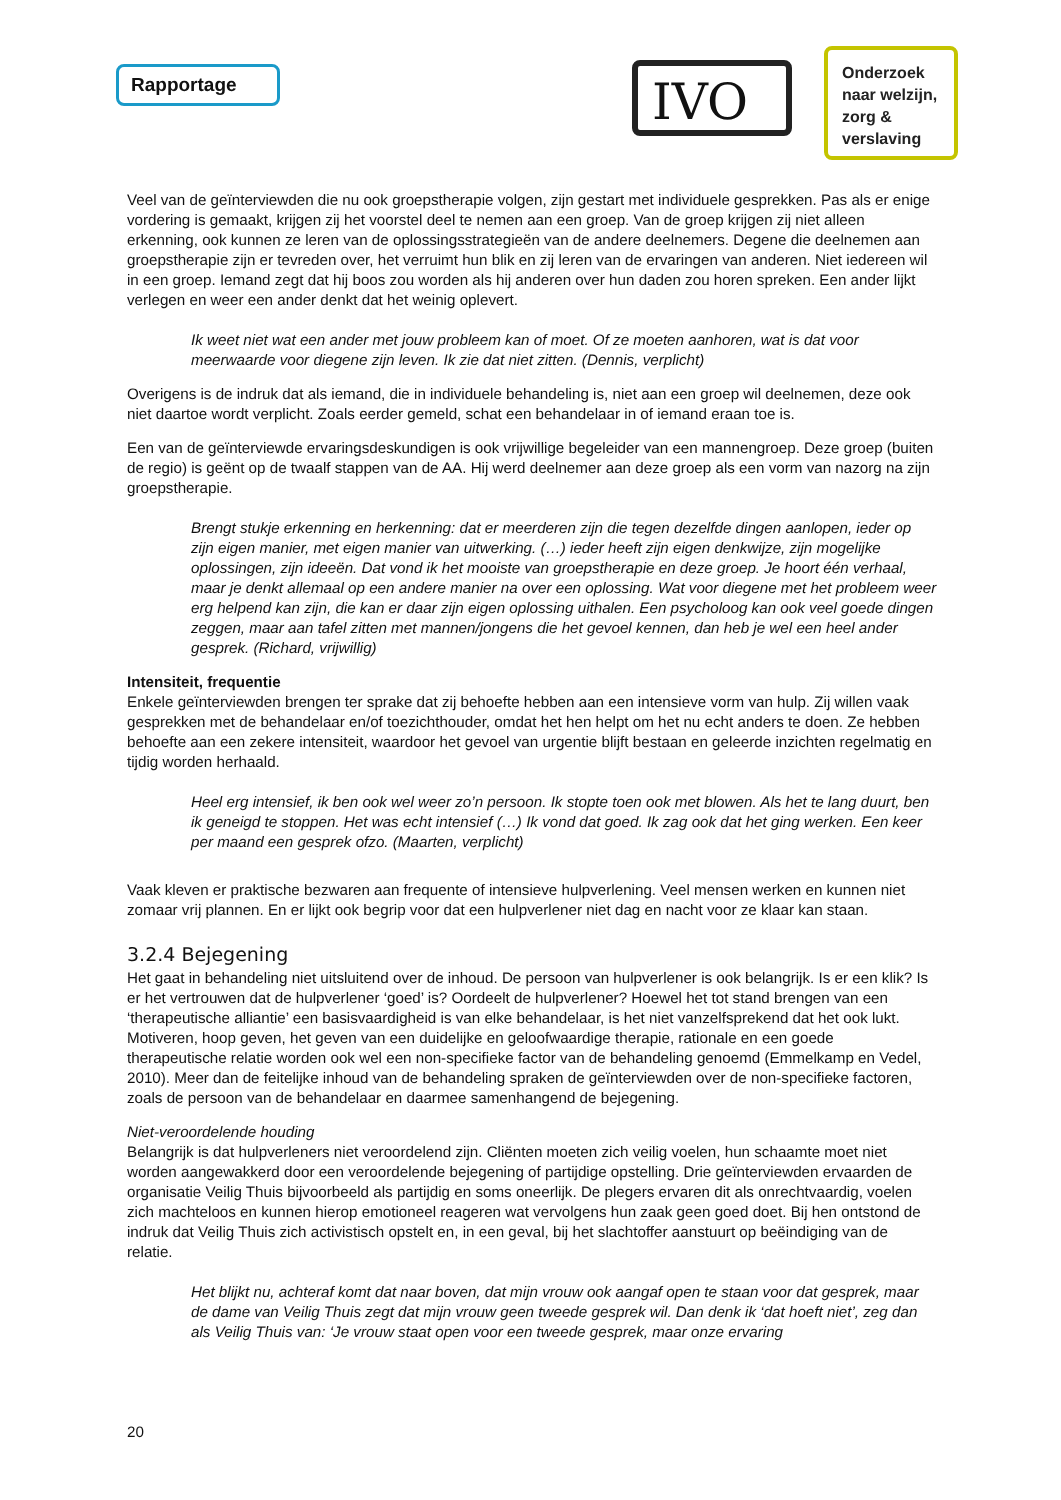Rapportage IVO
Onderzoek
naar welzijn,
zorg &
verslaving
Veel van de geïnterviewden die nu ook groepstherapie volgen, zijn gestart met individuele gesprekken. Pas als er enige vordering is gemaakt, krijgen zij het voorstel deel te nemen aan een groep. Van de groep krijgen zij niet alleen erkenning, ook kunnen ze leren van de oplossingsstrategieën van de andere deelnemers. Degene die deelnemen aan groepstherapie zijn er tevreden over, het verruimt hun blik en zij leren van de ervaringen van anderen. Niet iedereen wil in een groep. Iemand zegt dat hij boos zou worden als hij anderen over hun daden zou horen spreken. Een ander lijkt verlegen en weer een ander denkt dat het weinig oplevert.
Ik weet niet wat een ander met jouw probleem kan of moet. Of ze moeten aanhoren, wat is dat voor meerwaarde voor diegene zijn leven. Ik zie dat niet zitten. (Dennis, verplicht)
Overigens is de indruk dat als iemand, die in individuele behandeling is, niet aan een groep wil deelnemen, deze ook niet daartoe wordt verplicht. Zoals eerder gemeld, schat een behandelaar in of iemand eraan toe is.
Een van de geïnterviewde ervaringsdeskundigen is ook vrijwillige begeleider van een mannengroep. Deze groep (buiten de regio) is geënt op de twaalf stappen van de AA. Hij werd deelnemer aan deze groep als een vorm van nazorg na zijn groepstherapie.
Brengt stukje erkenning en herkenning: dat er meerderen zijn die tegen dezelfde dingen aanlopen, ieder op zijn eigen manier, met eigen manier van uitwerking. (…) ieder heeft zijn eigen denkwijze, zijn mogelijke oplossingen, zijn ideeën. Dat vond ik het mooiste van groepstherapie en deze groep. Je hoort één verhaal, maar je denkt allemaal op een andere manier na over een oplossing. Wat voor diegene met het probleem weer erg helpend kan zijn, die kan er daar zijn eigen oplossing uithalen. Een psycholoog kan ook veel goede dingen zeggen, maar aan tafel zitten met mannen/jongens die het gevoel kennen, dan heb je wel een heel ander gesprek. (Richard, vrijwillig)
Intensiteit, frequentie
Enkele geïnterviewden brengen ter sprake dat zij behoefte hebben aan een intensieve vorm van hulp. Zij willen vaak gesprekken met de behandelaar en/of toezichthouder, omdat het hen helpt om het nu echt anders te doen. Ze hebben behoefte aan een zekere intensiteit, waardoor het gevoel van urgentie blijft bestaan en geleerde inzichten regelmatig en tijdig worden herhaald.
Heel erg intensief, ik ben ook wel weer zo’n persoon. Ik stopte toen ook met blowen. Als het te lang duurt, ben ik geneigd te stoppen. Het was echt intensief (…) Ik vond dat goed. Ik zag ook dat het ging werken. Een keer per maand een gesprek ofzo. (Maarten, verplicht)
Vaak kleven er praktische bezwaren aan frequente of intensieve hulpverlening. Veel mensen werken en kunnen niet zomaar vrij plannen. En er lijkt ook begrip voor dat een hulpverlener niet dag en nacht voor ze klaar kan staan.
3.2.4 Bejegening
Het gaat in behandeling niet uitsluitend over de inhoud. De persoon van hulpverlener is ook belangrijk. Is er een klik? Is er het vertrouwen dat de hulpverlener ‘goed’ is? Oordeelt de hulpverlener? Hoewel het tot stand brengen van een ‘therapeutische alliantie’ een basisvaardigheid is van elke behandelaar, is het niet vanzelfsprekend dat het ook lukt. Motiveren, hoop geven, het geven van een duidelijke en geloofwaardige therapie, rationale en een goede therapeutische relatie worden ook wel een non-specifieke factor van de behandeling genoemd (Emmelkamp en Vedel, 2010). Meer dan de feitelijke inhoud van de behandeling spraken de geïnterviewden over de non-specifieke factoren, zoals de persoon van de behandelaar en daarmee samenhangend de bejegening.
Niet-veroordelende houding
Belangrijk is dat hulpverleners niet veroordelend zijn. Cliënten moeten zich veilig voelen, hun schaamte moet niet worden aangewakkerd door een veroordelende bejegening of partijdige opstelling. Drie geïnterviewden ervaarden de organisatie Veilig Thuis bijvoorbeeld als partijdig en soms oneerlijk. De plegers ervaren dit als onrechtvaardig, voelen zich machteloos en kunnen hierop emotioneel reageren wat vervolgens hun zaak geen goed doet. Bij hen ontstond de indruk dat Veilig Thuis zich activistisch opstelt en, in een geval, bij het slachtoffer aanstuurt op beëindiging van de relatie.
Het blijkt nu, achteraf komt dat naar boven, dat mijn vrouw ook aangaf open te staan voor dat gesprek, maar de dame van Veilig Thuis zegt dat mijn vrouw geen tweede gesprek wil. Dan denk ik ‘dat hoeft niet’, zeg dan als Veilig Thuis van: ‘Je vrouw staat open voor een tweede gesprek, maar onze ervaring
20